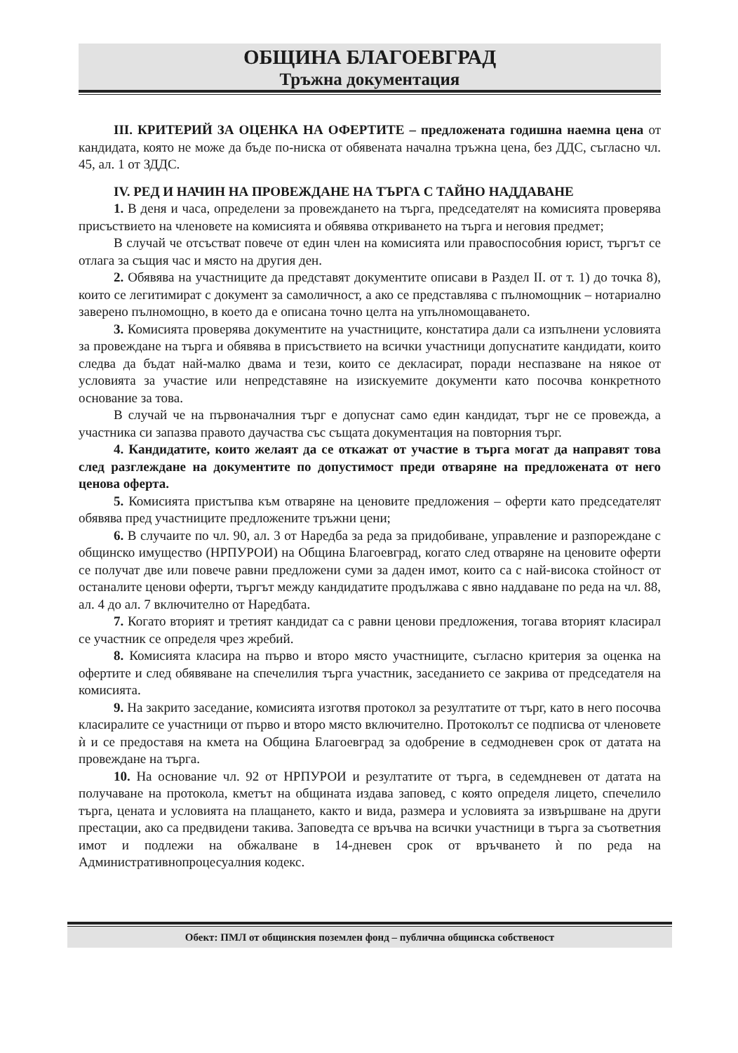ОБЩИНА БЛАГОЕВГРАД
Тръжна документация
III. КРИТЕРИЙ ЗА ОЦЕНКА НА ОФЕРТИТЕ – предложената годишна наемна цена от кандидата, която не може да бъде по-ниска от обявената начална тръжна цена, без ДДС, съгласно чл. 45, ал. 1 от ЗДДС.
IV. РЕД И НАЧИН НА ПРОВЕЖДАНЕ НА ТЪРГА С ТАЙНО НАДДАВАНЕ
1. В деня и часа, определени за провеждането на търга, председателят на комисията проверява присъствието на членовете на комисията и обявява откриването на търга и неговия предмет;
В случай че отсъстват повече от един член на комисията или правоспособния юрист, търгът се отлага за същия час и място на другия ден.
2. Обявява на участниците да представят документите описави в Раздел II. от т. 1) до точка 8), които се легитимират с документ за самоличност, а ако се представлява с пълномощник – нотариално заверено пълномощно, в което да е описана точно целта на упълномощаването.
3. Комисията проверява документите на участниците, констатира дали са изпълнени условията за провеждане на търга и обявява в присъствието на всички участници допуснатите кандидати, които следва да бъдат най-малко двама и тези, които се декласират, поради неспазване на някое от условията за участие или непредставяне на изискуемите документи като посочва конкретното основание за това.
В случай че на първоначалния търг е допуснат само един кандидат, търг не се провежда, а участника си запазва правото даучаства със същата документация на повторния търг.
4. Кандидатите, които желаят да се откажат от участие в търга могат да направят това след разглеждане на документите по допустимост преди отваряне на предложената от него ценова оферта.
5. Комисията пристъпва към отваряне на ценовите предложения – оферти като председателят обявява пред участниците предложените тръжни цени;
6. В случаите по чл. 90, ал. 3 от Наредба за реда за придобиване, управление и разпореждане с общинско имущество (НРПУРОИ) на Община Благоевград, когато след отваряне на ценовите оферти се получат две или повече равни предложени суми за даден имот, които са с най-висока стойност от останалите ценови оферти, търгът между кандидатите продължава с явно наддаване по реда на чл. 88, ал. 4 до ал. 7 включително от Наредбата.
7. Когато вторият и третият кандидат са с равни ценови предложения, тогава вторият класирал се участник се определя чрез жребий.
8. Комисията класира на първо и второ място участниците, съгласно критерия за оценка на офертите и след обявяване на спечелилия търга участник, заседанието се закрива от председателя на комисията.
9. На закрито заседание, комисията изготвя протокол за резултатите от търг, като в него посочва класиралите се участници от първо и второ място включително. Протоколът се подписва от членовете ѝ и се предоставя на кмета на Община Благоевград за одобрение в седмодневен срок от датата на провеждане на търга.
10. На основание чл. 92 от НРПУРОИ и резултатите от търга, в седемдневен от датата на получаване на протокола, кметът на общината издава заповед, с която определя лицето, спечелило търга, цената и условията на плащането, както и вида, размера и условията за извършване на други престации, ако са предвидени такива. Заповедта се връчва на всички участници в търга за съответния имот и подлежи на обжалване в 14-дневен срок от връчването ѝ по реда на Административнопроцесуалния кодекс.
Обект: ПМЛ от общинския поземлен фонд – публична общинска собственост